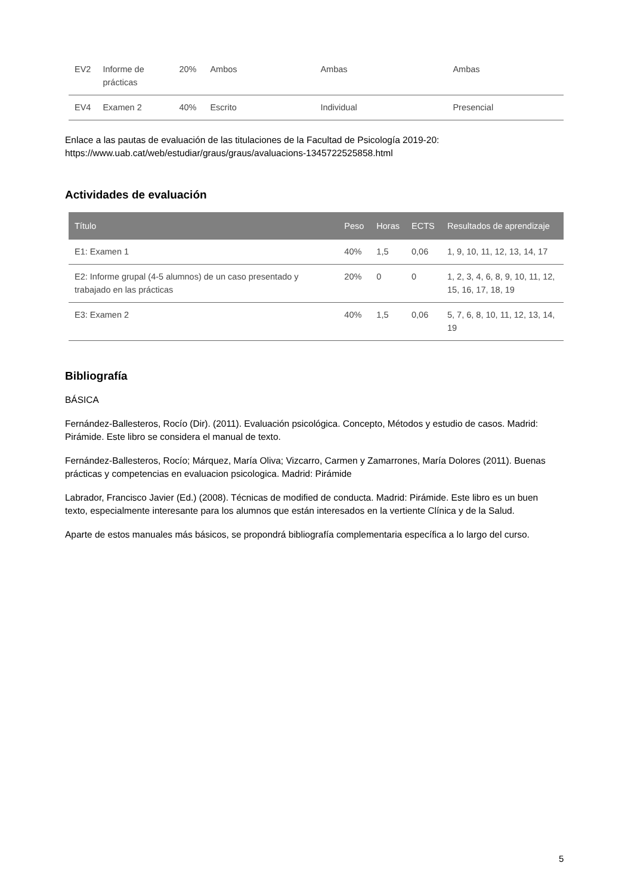| EV2 | Informe de prácticas | 20% | Ambos | Ambas | Ambas |
| EV4 | Examen 2 | 40% | Escrito | Individual | Presencial |
Enlace a las pautas de evaluación de las titulaciones de la Facultad de Psicología 2019-20:
https://www.uab.cat/web/estudiar/graus/graus/avaluacions-1345722525858.html
Actividades de evaluación
| Título | Peso | Horas | ECTS | Resultados de aprendizaje |
| --- | --- | --- | --- | --- |
| E1: Examen 1 | 40% | 1,5 | 0,06 | 1, 9, 10, 11, 12, 13, 14, 17 |
| E2: Informe grupal (4-5 alumnos) de un caso presentado y trabajado en las prácticas | 20% | 0 | 0 | 1, 2, 3, 4, 6, 8, 9, 10, 11, 12, 15, 16, 17, 18, 19 |
| E3: Examen 2 | 40% | 1,5 | 0,06 | 5, 7, 6, 8, 10, 11, 12, 13, 14, 19 |
Bibliografía
BÁSICA
Fernández-Ballesteros, Rocío (Dir). (2011). Evaluación psicológica. Concepto, Métodos y estudio de casos. Madrid: Pirámide. Este libro se considera el manual de texto.
Fernández-Ballesteros, Rocío; Márquez, María Oliva; Vizcarro, Carmen y Zamarrones, María Dolores (2011). Buenas prácticas y competencias en evaluacion psicologica. Madrid: Pirámide
Labrador, Francisco Javier (Ed.) (2008). Técnicas de modified de conducta. Madrid: Pirámide. Este libro es un buen texto, especialmente interesante para los alumnos que están interesados en la vertiente Clínica y de la Salud.
Aparte de estos manuales más básicos, se propondrá bibliografía complementaria específica a lo largo del curso.
5